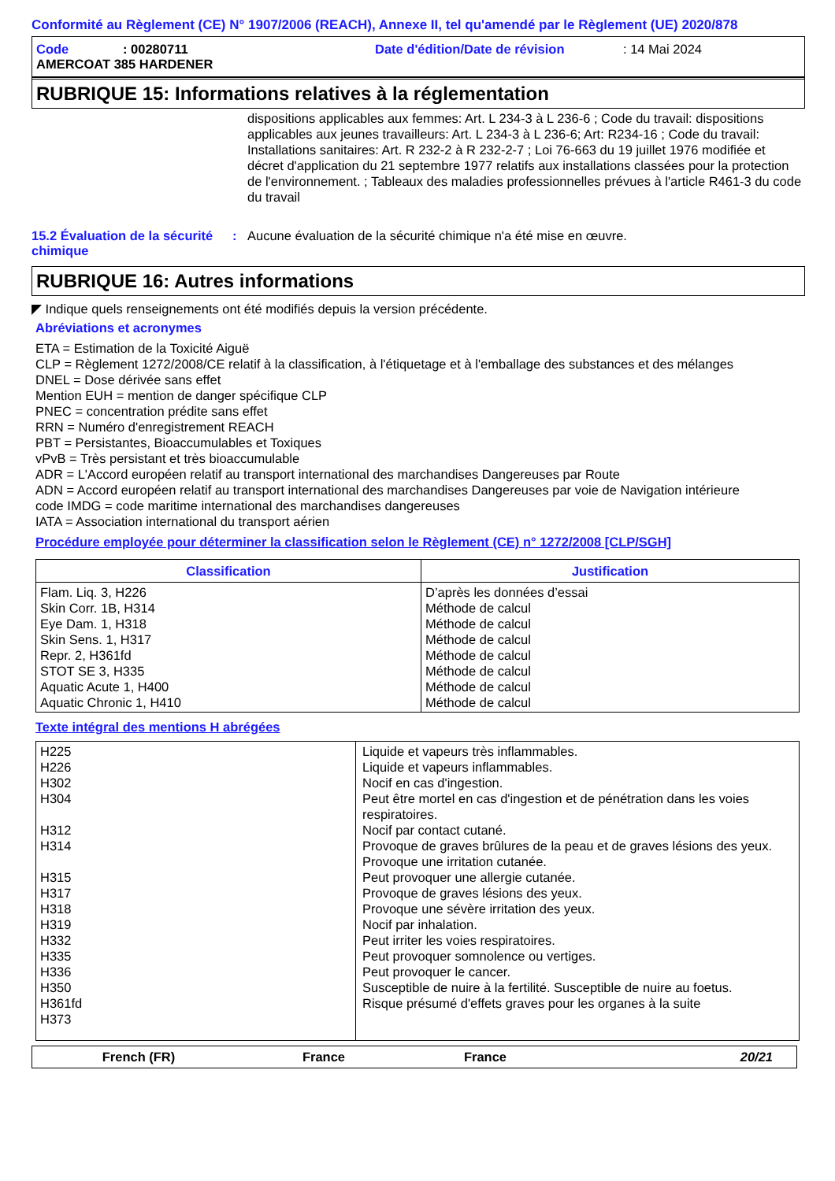Conformité au Règlement (CE) N° 1907/2006 (REACH), Annexe II, tel qu'amendé par le Règlement (UE) 2020/878
Code: 00280711 Date d'édition/Date de révision: 14 Mai 2024
AMERCOAT 385 HARDENER
RUBRIQUE 15: Informations relatives à la réglementation
dispositions applicables aux femmes: Art. L 234-3 à L 236-6 ; Code du travail: dispositions applicables aux jeunes travailleurs: Art. L 234-3 à L 236-6; Art: R234-16 ; Code du travail: Installations sanitaires: Art. R 232-2 à R 232-2-7 ; Loi 76-663 du 19 juillet 1976 modifiée et décret d'application du 21 septembre 1977 relatifs aux installations classées pour la protection de l'environnement. ; Tableaux des maladies professionnelles prévues à l'article R461-3 du code du travail
15.2 Évaluation de la sécurité chimique: Aucune évaluation de la sécurité chimique n'a été mise en œuvre.
RUBRIQUE 16: Autres informations
◤ Indique quels renseignements ont été modifiés depuis la version précédente.
Abréviations et acronymes
ETA = Estimation de la Toxicité Aiguë
CLP = Règlement 1272/2008/CE relatif à la classification, à l'étiquetage et à l'emballage des substances et des mélanges
DNEL = Dose dérivée sans effet
Mention EUH = mention de danger spécifique CLP
PNEC = concentration prédite sans effet
RRN = Numéro d'enregistrement REACH
PBT = Persistantes, Bioaccumulables et Toxiques
vPvB = Très persistant et très bioaccumulable
ADR = L'Accord européen relatif au transport international des marchandises Dangereuses par Route
ADN = Accord européen relatif au transport international des marchandises Dangereuses par voie de Navigation intérieure
code IMDG = code maritime international des marchandises dangereuses
IATA = Association international du transport aérien
Procédure employée pour déterminer la classification selon le Règlement (CE) n° 1272/2008 [CLP/SGH]
| Classification | Justification |
| --- | --- |
| Flam. Liq. 3, H226 Skin Corr. 1B, H314 Eye Dam. 1, H318 Skin Sens. 1, H317 Repr. 2, H361fd STOT SE 3, H335 Aquatic Acute 1, H400 Aquatic Chronic 1, H410 | D’après les données d’essai Méthode de calcul Méthode de calcul Méthode de calcul Méthode de calcul Méthode de calcul Méthode de calcul Méthode de calcul |
Texte intégral des mentions H abrégées
| H225 H226 H302 H304 H312 H314 H315 H317 H318 H319 H332 H335 H336 H350 H361fd H373 | Liquide et vapeurs très inflammables. Liquide et vapeurs inflammables. Nocif en cas d'ingestion. Peut être mortel en cas d'ingestion et de pénétration dans les voies respiratoires. Nocif par contact cutané. Provoque de graves brûlures de la peau et de graves lésions des yeux. Provoque une irritation cutanée. Peut provoquer une allergie cutanée. Provoque de graves lésions des yeux. Provoque une sévère irritation des yeux. Nocif par inhalation. Peut irriter les voies respiratoires. Peut provoquer somnolence ou vertiges. Peut provoquer le cancer. Susceptible de nuire à la fertilité. Susceptible de nuire au foetus. Risque présumé d'effets graves pour les organes à la suite |
French (FR) France France 20/21